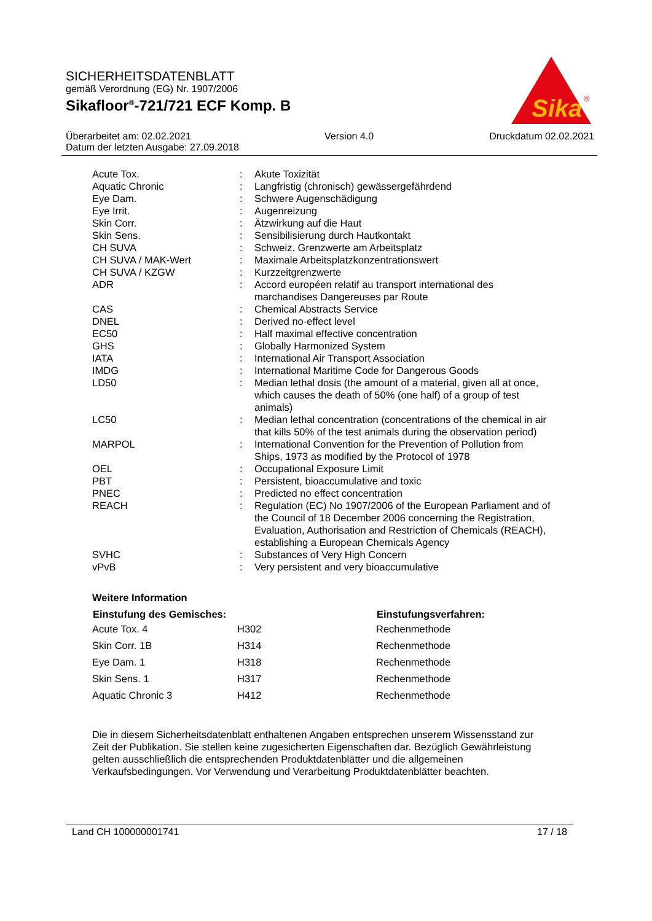SICHERHEITSDATENBLATT
gemäß Verordnung (EG) Nr. 1907/2006
Sikafloor<sup>®</sup>-721/721 ECF Komp. B
Sika
®
| Überarbeitet am: 02.02.2021 | Version 4.0 | Druckdatum 02.02.2021 |
| Datum der letzten Ausgabe: 27.09.2018 | | |
| Acute Tox. | : | Akute Toxizität |
| Aquatic Chronic | : | Langfristig (chronisch) gewässergefährdend |
| Eye Dam. | : | Schwere Augenschädigung |
| Eye Irrit. | : | Augenreizung |
| Skin Corr. | : | Ätzwirkung auf die Haut |
| Skin Sens. | : | Sensibilisierung durch Hautkontakt |
| CH SUVA | : | Schweiz. Grenzwerte am Arbeitsplatz |
| CH SUVA / MAK-Wert | : | Maximale Arbeitsplatzkonzentrationswert |
| CH SUVA / KZGW | : | Kurzzeitgrenzwerte |
| ADR | : | Accord européen relatif au transport international des marchandises Dangereuses par Route |
| CAS | : | Chemical Abstracts Service |
| DNEL | : | Derived no-effect level |
| EC50 | : | Half maximal effective concentration |
| GHS | : | Globally Harmonized System |
| IATA | : | International Air Transport Association |
| IMDG | : | International Maritime Code for Dangerous Goods |
| LD50 | : | Median lethal dosis (the amount of a material, given all at once, which causes the death of 50% (one half) of a group of test animals) |
| LC50 | : | Median lethal concentration (concentrations of the chemical in air that kills 50% of the test animals during the observation period) |
| MARPOL | : | International Convention for the Prevention of Pollution from Ships, 1973 as modified by the Protocol of 1978 |
| OEL | : | Occupational Exposure Limit |
| PBT | : | Persistent, bioaccumulative and toxic |
| PNEC | : | Predicted no effect concentration |
| REACH | : | Regulation (EC) No 1907/2006 of the European Parliament and of the Council of 18 December 2006 concerning the Registration, Evaluation, Authorisation and Restriction of Chemicals (REACH), establishing a European Chemicals Agency |
| SVHC | : | Substances of Very High Concern |
| vPvB | : | Very persistent and very bioaccumulative |
Weitere Information
| Einstufung des Gemisches: | | Einstufungsverfahren: |
| --- | --- | --- |
| Acute Tox. 4 | H302 | Rechenmethode |
| Skin Corr. 1B | H314 | Rechenmethode |
| Eye Dam. 1 | H318 | Rechenmethode |
| Skin Sens. 1 | H317 | Rechenmethode |
| Aquatic Chronic 3 | H412 | Rechenmethode |
Die in diesem Sicherheitsdatenblatt enthaltenen Angaben entsprechen unserem Wissensstand zur Zeit der Publikation. Sie stellen keine zugesicherten Eigenschaften dar. Bezüglich Gewährleistung gelten ausschließlich die entsprechenden Produktdatenblätter und die allgemeinen Verkaufsbedingungen. Vor Verwendung und Verarbeitung Produktdatenblätter beachten.
Land CH 100000001741 17 / 18